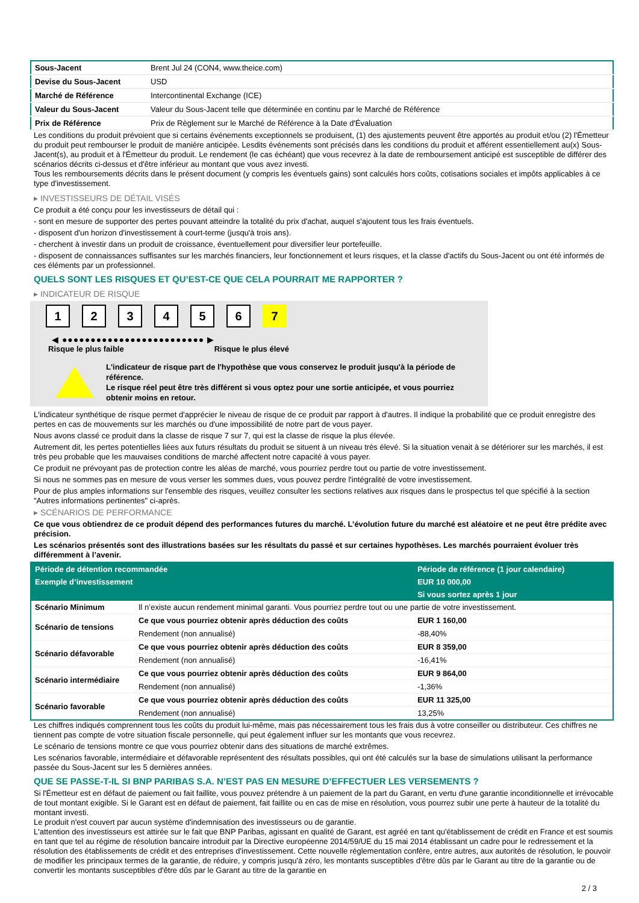| Sous-Jacent | Brent Jul 24 (CON4, www.theice.com) |
| Devise du Sous-Jacent | USD |
| Marché de Référence | Intercontinental Exchange (ICE) |
| Valeur du Sous-Jacent | Valeur du Sous-Jacent telle que déterminée en continu par le Marché de Référence |
| Prix de Référence | Prix de Règlement sur le Marché de Référence à la Date d'Évaluation |
Les conditions du produit prévoient que si certains événements exceptionnels se produisent, (1) des ajustements peuvent être apportés au produit et/ou (2) l'Émetteur du produit peut rembourser le produit de manière anticipée. Lesdits événements sont précisés dans les conditions du produit et afférent essentiellement au(x) Sous-Jacent(s), au produit et à l'Émetteur du produit. Le rendement (le cas échéant) que vous recevrez à la date de remboursement anticipé est susceptible de différer des scénarios décrits ci-dessus et d'être inférieur au montant que vous avez investi.
Tous les remboursements décrits dans le présent document (y compris les éventuels gains) sont calculés hors coûts, cotisations sociales et impôts applicables à ce type d'investissement.
▸ INVESTISSEURS DE DÉTAIL VISÉS
Ce produit a été conçu pour les investisseurs de détail qui :
- sont en mesure de supporter des pertes pouvant atteindre la totalité du prix d'achat, auquel s'ajoutent tous les frais éventuels.
- disposent d'un horizon d'investissement à court-terme (jusqu'à trois ans).
- cherchent à investir dans un produit de croissance, éventuellement pour diversifier leur portefeuille.
- disposent de connaissances suffisantes sur les marchés financiers, leur fonctionnement et leurs risques, et la classe d'actifs du Sous-Jacent ou ont été informés de ces éléments par un professionnel.
QUELS SONT LES RISQUES ET QU’EST-CE QUE CELA POURRAIT ME RAPPORTER ?
▸ INDICATEUR DE RISQUE
1 2 3 4 5 6 7
◀ ●●●●●●●●●●●●●●●●●●●●●●●●● ▶
Risque le plus faible Risque le plus élevé
L'indicateur de risque part de l'hypothèse que vous conservez le produit jusqu'à la période de référence.
Le risque réel peut être très différent si vous optez pour une sortie anticipée, et vous pourriez obtenir moins en retour.
L'indicateur synthétique de risque permet d'apprécier le niveau de risque de ce produit par rapport à d'autres. Il indique la probabilité que ce produit enregistre des pertes en cas de mouvements sur les marchés ou d'une impossibilité de notre part de vous payer.
Nous avons classé ce produit dans la classe de risque 7 sur 7, qui est la classe de risque la plus élevée.
Autrement dit, les pertes potentielles liées aux futurs résultats du produit se situent à un niveau très élevé. Si la situation venait à se détériorer sur les marchés, il est très peu probable que les mauvaises conditions de marché affectent notre capacité à vous payer.
Ce produit ne prévoyant pas de protection contre les aléas de marché, vous pourriez perdre tout ou partie de votre investissement.
Si nous ne sommes pas en mesure de vous verser les sommes dues, vous pouvez perdre l'intégralité de votre investissement.
Pour de plus amples informations sur l'ensemble des risques, veuillez consulter les sections relatives aux risques dans le prospectus tel que spécifié à la section "Autres informations pertinentes" ci-après.
▸ SCÉNARIOS DE PERFORMANCE
Ce que vous obtiendrez de ce produit dépend des performances futures du marché. L’évolution future du marché est aléatoire et ne peut être prédite avec précision.
Les scénarios présentés sont des illustrations basées sur les résultats du passé et sur certaines hypothèses. Les marchés pourraient évoluer très différemment à l’avenir.
| Période de détention recommandée | | Période de référence (1 jour calendaire) |
| --- | --- | --- |
| Exemple d’investissement | | EUR 10 000,00 |
| | | Si vous sortez après 1 jour |
| Scénario Minimum | Il n’existe aucun rendement minimal garanti. Vous pourriez perdre tout ou une partie de votre investissement. | |
| Scénario de tensions | Ce que vous pourriez obtenir après déduction des coûts | EUR 1 160,00 |
| | Rendement (non annualisé) | -88,40% |
| Scénario défavorable | Ce que vous pourriez obtenir après déduction des coûts | EUR 8 359,00 |
| | Rendement (non annualisé) | -16,41% |
| Scénario intermédiaire | Ce que vous pourriez obtenir après déduction des coûts | EUR 9 864,00 |
| | Rendement (non annualisé) | -1,36% |
| Scénario favorable | Ce que vous pourriez obtenir après déduction des coûts | EUR 11 325,00 |
| | Rendement (non annualisé) | 13,25% |
Les chiffres indiqués comprennent tous les coûts du produit lui-même, mais pas nécessairement tous les frais dus à votre conseiller ou distributeur. Ces chiffres ne tiennent pas compte de votre situation fiscale personnelle, qui peut également influer sur les montants que vous recevrez.
Le scénario de tensions montre ce que vous pourriez obtenir dans des situations de marché extrêmes.
Les scénarios favorable, intermédiaire et défavorable représentent des résultats possibles, qui ont été calculés sur la base de simulations utilisant la performance passée du Sous-Jacent sur les 5 dernières années.
QUE SE PASSE-T-IL SI BNP PARIBAS S.A. N’EST PAS EN MESURE D’EFFECTUER LES VERSEMENTS ?
Si l'Émetteur est en défaut de paiement ou fait faillite, vous pouvez prétendre à un paiement de la part du Garant, en vertu d'une garantie inconditionnelle et irrévocable de tout montant exigible. Si le Garant est en défaut de paiement, fait faillite ou en cas de mise en résolution, vous pourrez subir une perte à hauteur de la totalité du montant investi.
Le produit n'est couvert par aucun système d'indemnisation des investisseurs ou de garantie.
L'attention des investisseurs est attirée sur le fait que BNP Paribas, agissant en qualité de Garant, est agréé en tant qu'établissement de crédit en France et est soumis en tant que tel au régime de résolution bancaire introduit par la Directive européenne 2014/59/UE du 15 mai 2014 établissant un cadre pour le redressement et la résolution des établissements de crédit et des entreprises d'investissement. Cette nouvelle réglementation confère, entre autres, aux autorités de résolution, le pouvoir de modifier les principaux termes de la garantie, de réduire, y compris jusqu'à zéro, les montants susceptibles d'être dûs par le Garant au titre de la garantie ou de convertir les montants susceptibles d'être dûs par le Garant au titre de la garantie en
2 / 3